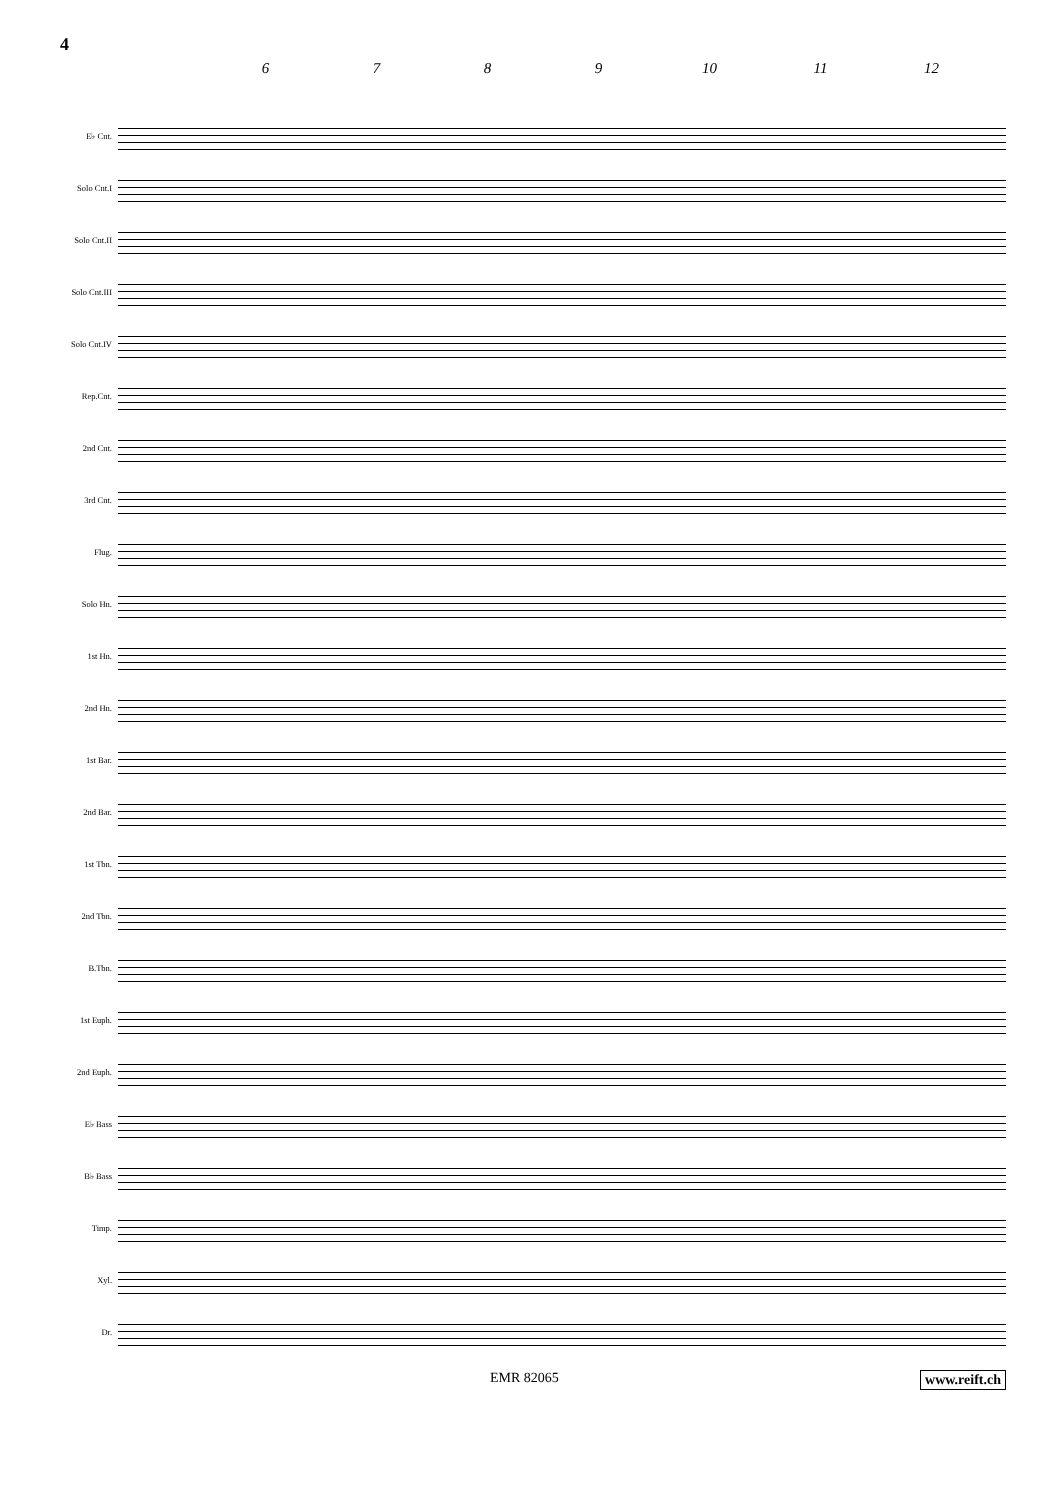4
6789 10 11 12
E♭ Cnt.
Solo Cnt.I
Solo Cnt.II
Solo Cnt.III
Solo Cnt.IV
Rep.Cnt.
2nd Cnt.
3rd Cnt.
Flug.
Solo Hn.
1st Hn.
2nd Hn.
1st Bar.
2nd Bar.
1st Tbn.
2nd Tbn.
B.Tbn.
1st Euph.
2nd Euph.
E♭ Bass
B♭ Bass
Timp.
Xyl.
Dr.
EMR 82065 www.reift.ch